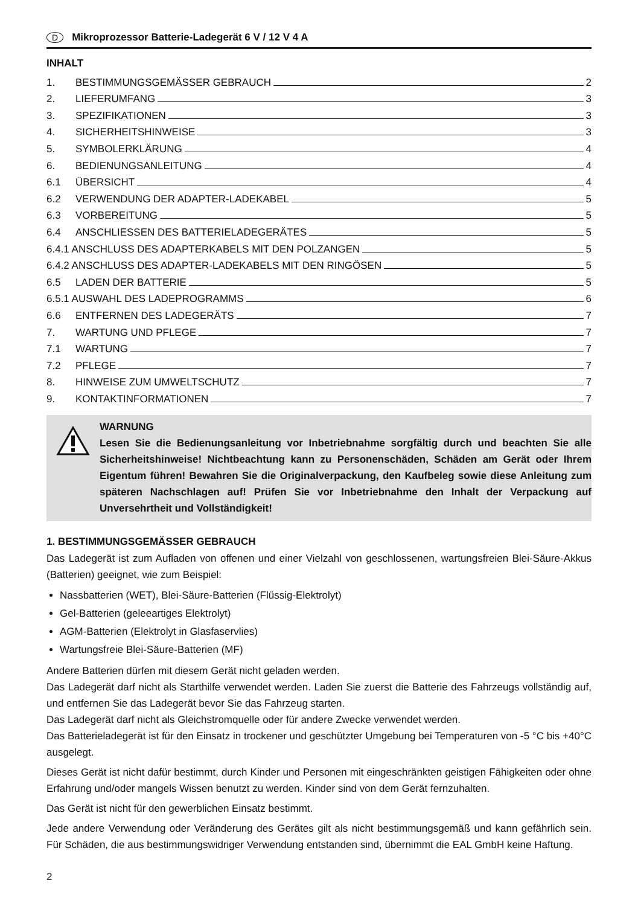D Mikroprozessor Batterie-Ladegerät 6 V / 12 V 4 A
INHALT
1. BESTIMMUNGSGEMÄSSER GEBRAUCH 2
2. LIEFERUMFANG 3
3. SPEZIFIKATIONEN 3
4. SICHERHEITSHINWEISE 3
5. SYMBOLERKLÄRUNG 4
6. BEDIENUNGSANLEITUNG 4
6.1 ÜBERSICHT 4
6.2 VERWENDUNG DER ADAPTER-LADEKABEL 5
6.3 VORBEREITUNG 5
6.4 ANSCHLIESSEN DES BATTERIELADEGERÄTES 5
6.4.1 ANSCHLUSS DES ADAPTERKABELS MIT DEN POLZANGEN 5
6.4.2 ANSCHLUSS DES ADAPTER-LADEKABELS MIT DEN RINGÖSEN 5
6.5 LADEN DER BATTERIE 5
6.5.1 AUSWAHL DES LADEPROGRAMMS 6
6.6 ENTFERNEN DES LADEGERÄTS 7
7. WARTUNG UND PFLEGE 7
7.1 WARTUNG 7
7.2 PFLEGE 7
8. HINWEISE ZUM UMWELTSCHUTZ 7
9. KONTAKTINFORMATIONEN 7
WARNUNG
Lesen Sie die Bedienungsanleitung vor Inbetriebnahme sorgfältig durch und beachten Sie alle Sicherheitshinweise! Nichtbeachtung kann zu Personenschäden, Schäden am Gerät oder Ihrem Eigentum führen! Bewahren Sie die Originalverpackung, den Kaufbeleg sowie diese Anleitung zum späteren Nachschlagen auf! Prüfen Sie vor Inbetriebnahme den Inhalt der Verpackung auf Unversehrtheit und Vollständigkeit!
1. BESTIMMUNGSGEMÄSSER GEBRAUCH
Das Ladegerät ist zum Aufladen von offenen und einer Vielzahl von geschlossenen, wartungsfreien Blei-Säure-Akkus (Batterien) geeignet, wie zum Beispiel:
Nassbatterien (WET), Blei-Säure-Batterien (Flüssig-Elektrolyt)
Gel-Batterien (geleeartiges Elektrolyt)
AGM-Batterien (Elektrolyt in Glasfaservlies)
Wartungsfreie Blei-Säure-Batterien (MF)
Andere Batterien dürfen mit diesem Gerät nicht geladen werden.
Das Ladegerät darf nicht als Starthilfe verwendet werden. Laden Sie zuerst die Batterie des Fahrzeugs vollständig auf, und entfernen Sie das Ladegerät bevor Sie das Fahrzeug starten.
Das Ladegerät darf nicht als Gleichstromquelle oder für andere Zwecke verwendet werden.
Das Batterieladegerät ist für den Einsatz in trockener und geschützter Umgebung bei Temperaturen von -5 °C bis +40°C ausgelegt.
Dieses Gerät ist nicht dafür bestimmt, durch Kinder und Personen mit eingeschränkten geistigen Fähigkeiten oder ohne Erfahrung und/oder mangels Wissen benutzt zu werden. Kinder sind von dem Gerät fernzuhalten.
Das Gerät ist nicht für den gewerblichen Einsatz bestimmt.
Jede andere Verwendung oder Veränderung des Gerätes gilt als nicht bestimmungsgemäß und kann gefährlich sein. Für Schäden, die aus bestimmungswidriger Verwendung entstanden sind, übernimmt die EAL GmbH keine Haftung.
2